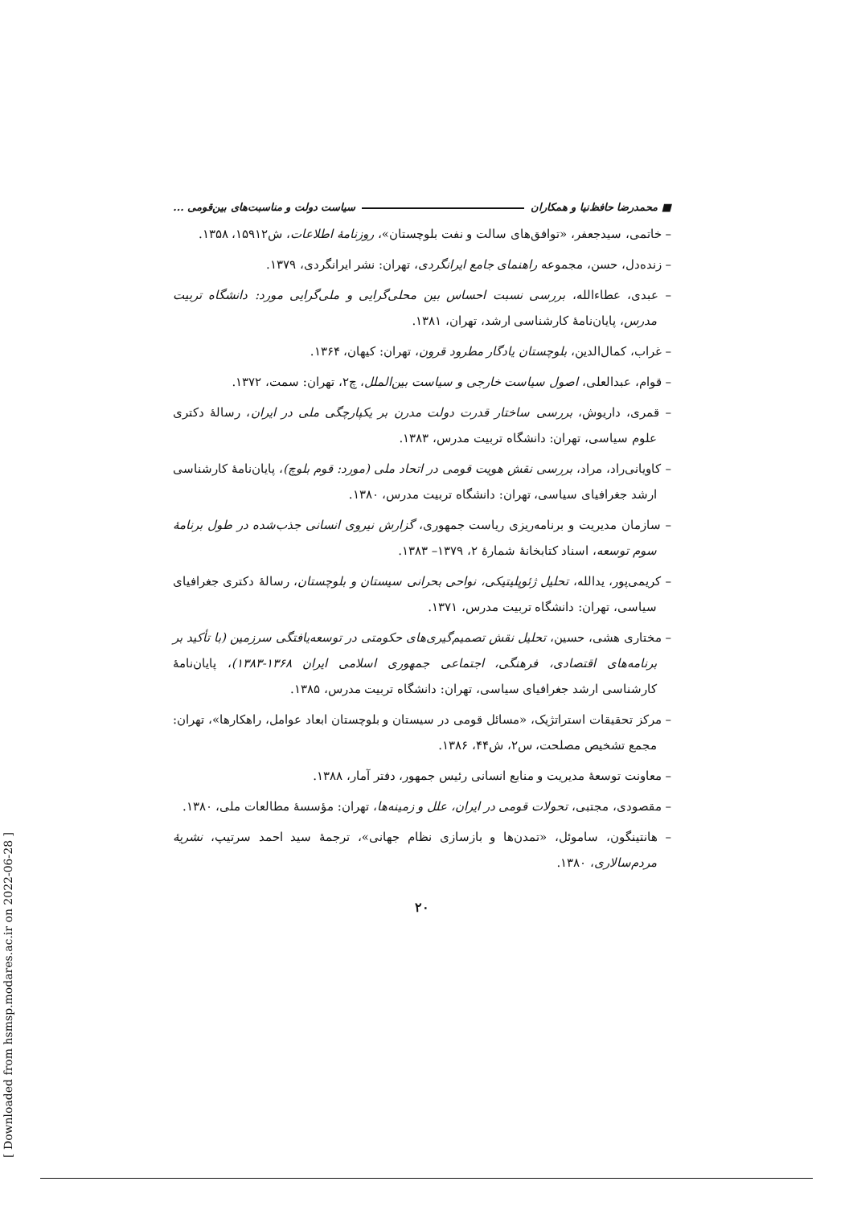■ محمدرضا حافظ‌نیا و همکاران سیاست دولت و مناسبت‌های بین‌قومی ...
– خاتمی، سیدجعفر، «توافق‌های سالت و نفت بلوچستان»، روزنامهٔ اطلاعات، ش۱۵۹۱۲، ۱۳۵۸.
– زنده‌دل، حسن، مجموعه راهنمای جامع ایرانگردی، تهران: نشر ایرانگردی، ۱۳۷۹.
– عبدی، عطاءالله، بررسی نسبت احساس بین محلی‌گرایی و ملی‌گرایی مورد: دانشگاه تربیت مدرس، پایان‌نامهٔ کارشناسی ارشد، تهران، ۱۳۸۱.
– غراب، کمال‌الدین، بلوچستان یادگار مطرود قرون، تهران: کیهان، ۱۳۶۴.
– قوام، عبدالعلی، اصول سیاست خارجی و سیاست بین‌الملل، چ۲، تهران: سمت، ۱۳۷۲.
– قمری، داریوش، بررسی ساختار قدرت دولت مدرن بر یکپارچگی ملی در ایران، رسالهٔ دکتری علوم سیاسی، تهران: دانشگاه تربیت مدرس، ۱۳۸۳.
– کاویانی‌راد، مراد، بررسی نقش هویت قومی در اتحاد ملی (مورد: قوم بلوچ)، پایان‌نامهٔ کارشناسی ارشد جغرافیای سیاسی، تهران: دانشگاه تربیت مدرس، ۱۳۸۰.
– سازمان مدیریت و برنامه‌ریزی ریاست جمهوری، گزارش نیروی انسانی جذب‌شده در طول برنامهٔ سوم توسعه، اسناد کتابخانهٔ شمارهٔ ۲، ۱۳۷۹– ۱۳۸۳.
– کریمی‌پور، یدالله، تحلیل ژئوپلیتیکی، نواحی بحرانی سیستان و بلوچستان، رسالهٔ دکتری جغرافیای سیاسی، تهران: دانشگاه تربیت مدرس، ۱۳۷۱.
– مختاری هشی، حسین، تحلیل نقش تصمیم‌گیری‌های حکومتی در توسعه‌یافتگی سرزمین (با تأکید بر برنامه‌های اقتصادی، فرهنگی، اجتماعی جمهوری اسلامی ایران ۱۳۶۸-۱۳۸۳)، پایان‌نامهٔ کارشناسی ارشد جغرافیای سیاسی، تهران: دانشگاه تربیت مدرس، ۱۳۸۵.
– مرکز تحقیقات استراتژیک، «مسائل قومی در سیستان و بلوچستان ابعاد عوامل، راهکارها»، تهران: مجمع تشخیص مصلحت، س۲، ش۴۴، ۱۳۸۶.
– معاونت توسعهٔ مدیریت و منابع انسانی رئیس جمهور، دفتر آمار، ۱۳۸۸.
– مقصودی، مجتبی، تحولات قومی در ایران، علل و زمینه‌ها، تهران: مؤسسهٔ مطالعات ملی، ۱۳۸۰.
– هانتینگون، ساموئل، «تمدن‌ها و بازسازی نظام جهانی»، ترجمهٔ سید احمد سرتیپ، نشریهٔ مردم‌سالاری، ۱۳۸۰.
۲۰
[ Downloaded from hsmsp.modares.ac.ir on 2022-06-28 ]